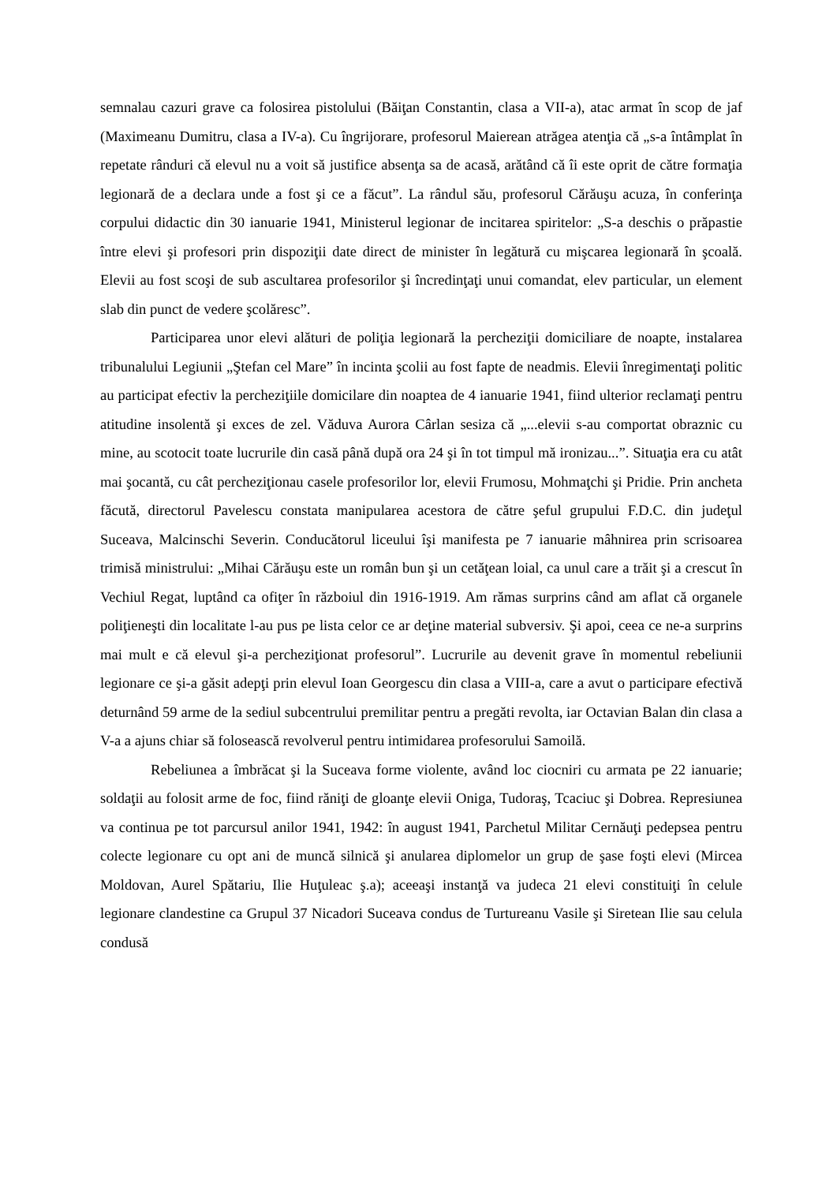semnalau cazuri grave ca folosirea pistolului (Băiţan Constantin, clasa a VII-a), atac armat în scop de jaf (Maximeanu Dumitru, clasa a IV-a). Cu îngrijorare, profesorul Maierean atrăgea atenţia că „s-a întâmplat în repetate rânduri că elevul nu a voit să justifice absenţa sa de acasă, arătând că îi este oprit de către formaţia legionară de a declara unde a fost şi ce a făcut”. La rândul său, profesorul Cărăuşu acuza, în conferinţa corpului didactic din 30 ianuarie 1941, Ministerul legionar de incitarea spiritelor: „S-a deschis o prăpastie între elevi şi profesori prin dispoziţii date direct de minister în legătură cu mişcarea legionară în şcoală. Elevii au fost scoşi de sub ascultarea profesorilor şi încredinţaţi unui comandat, elev particular, un element slab din punct de vedere şcolăresc”.
Participarea unor elevi alături de poliţia legionară la percheziţii domiciliare de noapte, instalarea tribunalului Legiunii „Ştefan cel Mare” în incinta şcolii au fost fapte de neadmis. Elevii înregimentaţi politic au participat efectiv la percheziţiile domicilare din noaptea de 4 ianuarie 1941, fiind ulterior reclamaţi pentru atitudine insolentă şi exces de zel. Văduva Aurora Cârlan sesiza că „...elevii s-au comportat obraznic cu mine, au scotocit toate lucrurile din casă până după ora 24 şi în tot timpul mă ironizau...”. Situaţia era cu atât mai şocantă, cu cât percheziţionau casele profesorilor lor, elevii Frumosu, Mohmaţchi şi Pridie. Prin ancheta făcută, directorul Pavelescu constata manipularea acestora de către şeful grupului F.D.C. din judeţul Suceava, Malcinschi Severin. Conducătorul liceului îşi manifesta pe 7 ianuarie mâhnirea prin scrisoarea trimisă ministrului: „Mihai Cărăuşu este un român bun şi un cetăţean loial, ca unul care a trăit şi a crescut în Vechiul Regat, luptând ca ofiţer în războiul din 1916-1919. Am rămas surprins când am aflat că organele poliţieneşti din localitate l-au pus pe lista celor ce ar deţine material subversiv. Şi apoi, ceea ce ne-a surprins mai mult e că elevul şi-a percheziţionat profesorul”. Lucrurile au devenit grave în momentul rebeliunii legionare ce şi-a găsit adepţi prin elevul Ioan Georgescu din clasa a VIII-a, care a avut o participare efectivă deturnând 59 arme de la sediul subcentrului premilitar pentru a pregăti revolta, iar Octavian Balan din clasa a V-a a ajuns chiar să folosească revolverul pentru intimidarea profesorului Samoilă.
Rebeliunea a îmbrăcat şi la Suceava forme violente, având loc ciocniri cu armata pe 22 ianuarie; soldaţii au folosit arme de foc, fiind răniţi de gloanţe elevii Oniga, Tudoraş, Tcaciuc şi Dobrea. Represiunea va continua pe tot parcursul anilor 1941, 1942: în august 1941, Parchetul Militar Cernăuţi pedepsea pentru colecte legionare cu opt ani de muncă silnică şi anularea diplomelor un grup de şase foşti elevi (Mircea Moldovan, Aurel Spătariu, Ilie Huţuleac ş.a); aceeaşi instanţă va judeca 21 elevi constituiţi în celule legionare clandestine ca Grupul 37 Nicadori Suceava condus de Turtureanu Vasile şi Siretean Ilie sau celula condusă